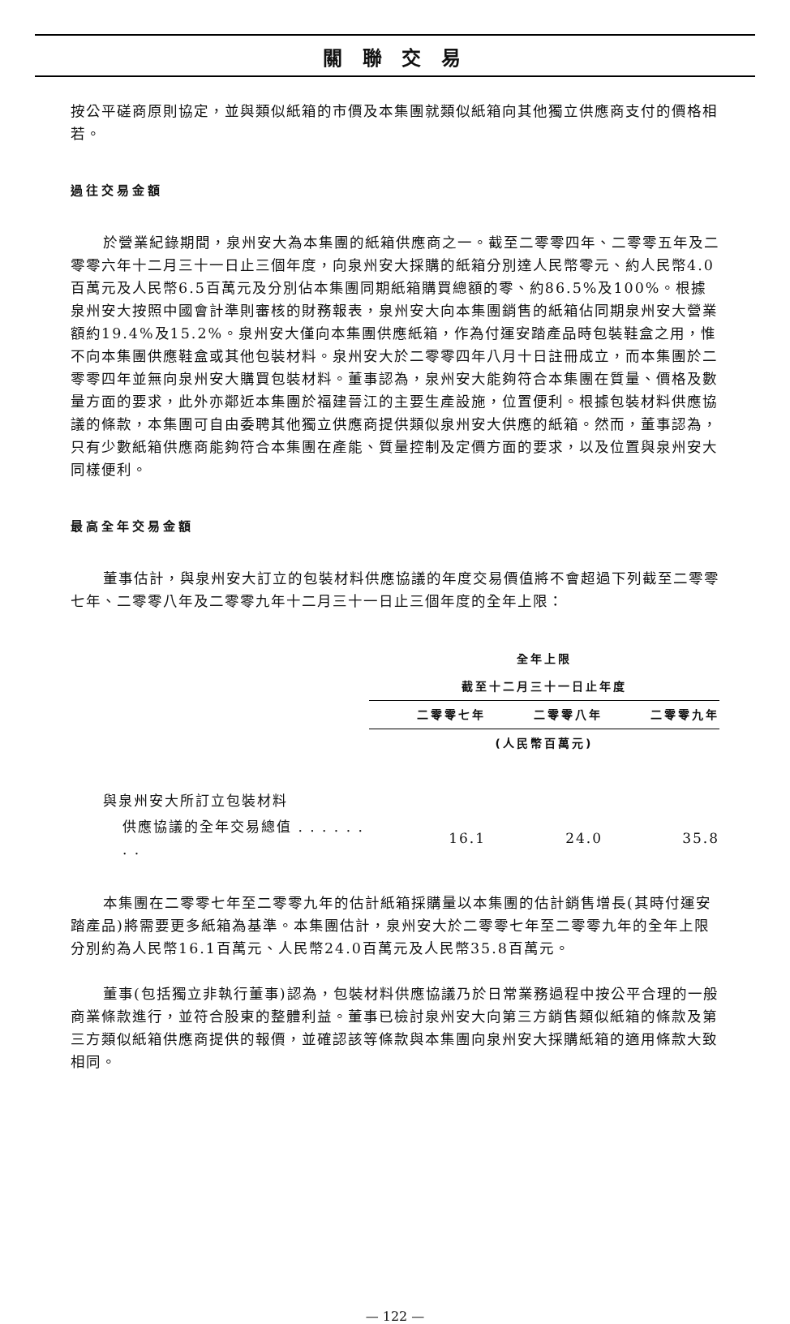關 聯 交 易
按公平磋商原則協定，並與類似紙箱的市價及本集團就類似紙箱向其他獨立供應商支付的價格相若。
過往交易金額
於營業紀錄期間，泉州安大為本集團的紙箱供應商之一。截至二零零四年、二零零五年及二零零六年十二月三十一日止三個年度，向泉州安大採購的紙箱分別達人民幣零元、約人民幣4.0百萬元及人民幣6.5百萬元及分別佔本集團同期紙箱購買總額的零、約86.5%及100%。根據泉州安大按照中國會計準則審核的財務報表，泉州安大向本集團銷售的紙箱佔同期泉州安大營業額約19.4%及15.2%。泉州安大僅向本集團供應紙箱，作為付運安踏產品時包裝鞋盒之用，惟不向本集團供應鞋盒或其他包裝材料。泉州安大於二零零四年八月十日註冊成立，而本集團於二零零四年並無向泉州安大購買包裝材料。董事認為，泉州安大能夠符合本集團在質量、價格及數量方面的要求，此外亦鄰近本集團於福建晉江的主要生產設施，位置便利。根據包裝材料供應協議的條款，本集團可自由委聘其他獨立供應商提供類似泉州安大供應的紙箱。然而，董事認為，只有少數紙箱供應商能夠符合本集團在產能、質量控制及定價方面的要求，以及位置與泉州安大同樣便利。
最高全年交易金額
董事估計，與泉州安大訂立的包裝材料供應協議的年度交易價值將不會超過下列截至二零零七年、二零零八年及二零零九年十二月三十一日止三個年度的全年上限：
| | 全年上限 | | |
| --- | --- | --- | --- |
| | 截至十二月三十一日止年度 | | |
| | 二零零七年 | 二零零八年 | 二零零九年 |
| | (人民幣百萬元) | | |
| 與泉州安大所訂立包裝材料 | | | |
| 供應協議的全年交易總值 . . . . . . . . | 16.1 | 24.0 | 35.8 |
本集團在二零零七年至二零零九年的估計紙箱採購量以本集團的估計銷售增長(其時付運安踏產品)將需要更多紙箱為基準。本集團估計，泉州安大於二零零七年至二零零九年的全年上限分別約為人民幣16.1百萬元、人民幣24.0百萬元及人民幣35.8百萬元。
董事(包括獨立非執行董事)認為，包裝材料供應協議乃於日常業務過程中按公平合理的一般商業條款進行，並符合股東的整體利益。董事已檢討泉州安大向第三方銷售類似紙箱的條款及第三方類似紙箱供應商提供的報價，並確認該等條款與本集團向泉州安大採購紙箱的適用條款大致相同。
— 122 —